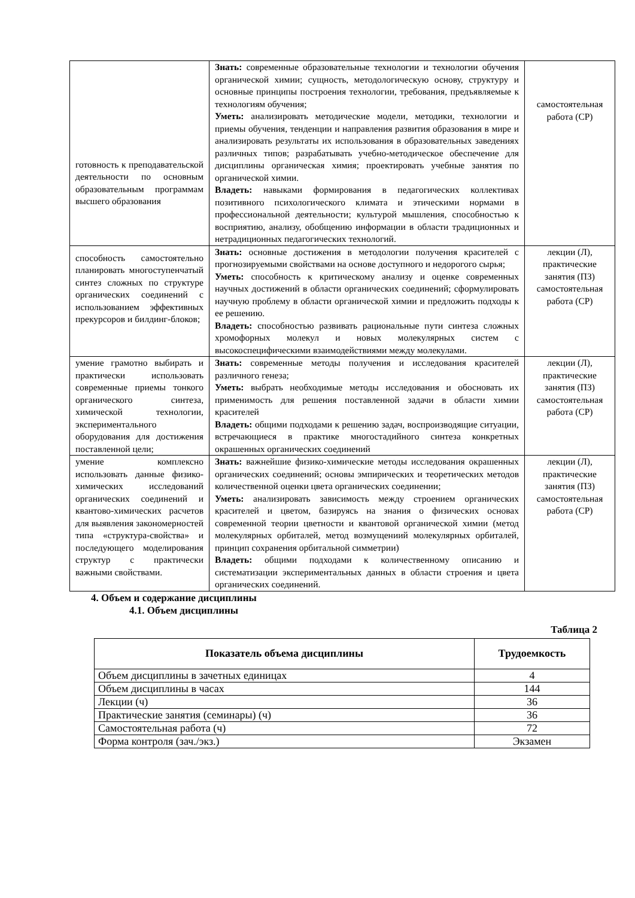| готовность к преподавательской деятельности по основным образовательным программам высшего образования | Знать: современные образовательные технологии и технологии обучения органической химии; сущность, методологическую основу, структуру и основные принципы построения технологии, требования, предъявляемые к технологиям обучения; Уметь: анализировать методические модели, методики, технологии и приемы обучения, тенденции и направления развития образования в мире и анализировать результаты их использования в образовательных заведениях различных типов; разрабатывать учебно-методическое обеспечение для дисциплины органическая химия; проектировать учебные занятия по органической химии. Владеть: навыками формирования в педагогических коллективах позитивного психологического климата и этическими нормами в профессиональной деятельности; культурой мышления, способностью к восприятию, анализу, обобщению информации в области традиционных и нетрадиционных педагогических технологий. | самостоятельная работа (СР) |
| способность самостоятельно планировать многоступенчатый синтез сложных по структуре органических соединений с использованием эффективных прекурсоров и билдинг-блоков; | Знать: основные достижения в методологии получения красителей с прогнозируемыми свойствами на основе доступного и недорогого сырья; Уметь: способность к критическому анализу и оценке современных научных достижений в области органических соединений; сформулировать научную проблему в области органической химии и предложить подходы к ее решению. Владеть: способностью развивать рациональные пути синтеза сложных хромофорных молекул и новых молекулярных систем с высокоспецифическими взаимодействиями между молекулами. | лекции (Л), практические занятия (ПЗ) самостоятельная работа (СР) |
| умение грамотно выбирать и практически использовать современные приемы тонкого органического синтеза, химической технологии, экспериментального оборудования для достижения поставленной цели; | Знать: современные методы получения и исследования красителей различного генеза; Уметь: выбрать необходимые методы исследования и обосновать их применимость для решения поставленной задачи в области химии красителей Владеть: общими подходами к решению задач, воспроизводящие ситуации, встречающиеся в практике многостадийного синтеза конкретных окрашенных органических соединений | лекции (Л), практические занятия (ПЗ) самостоятельная работа (СР) |
| умение комплексно использовать данные физико-химических исследований органических соединений и квантово-химических расчетов для выявления закономерностей типа «структура-свойства» и последующего моделирования структур с практически важными свойствами. | Знать: важнейшие физико-химические методы исследования окрашенных органических соединений; основы эмпирических и теоретических методов количественной оценки цвета органических соединении; Уметь: анализировать зависимость между строением органических красителей и цветом, базируясь на знания о физических основах современной теории цветности и квантовой органической химии (метод молекулярных орбиталей, метод возмущениий молекулярных орбиталей, принцип сохранения орбитальной симметрии) Владеть: общими подходами к количественному описанию и систематизации экспериментальных данных в области строения и цвета органических соединений. | лекции (Л), практические занятия (ПЗ) самостоятельная работа (СР) |
4. Объем и содержание дисциплины
4.1. Объем дисциплины
Таблица 2
| Показатель объема дисциплины | Трудоемкость |
| --- | --- |
| Объем дисциплины в зачетных единицах | 4 |
| Объем дисциплины в часах | 144 |
| Лекции (ч) | 36 |
| Практические занятия (семинары) (ч) | 36 |
| Самостоятельная работа (ч) | 72 |
| Форма контроля (зач./экз.) | Экзамен |